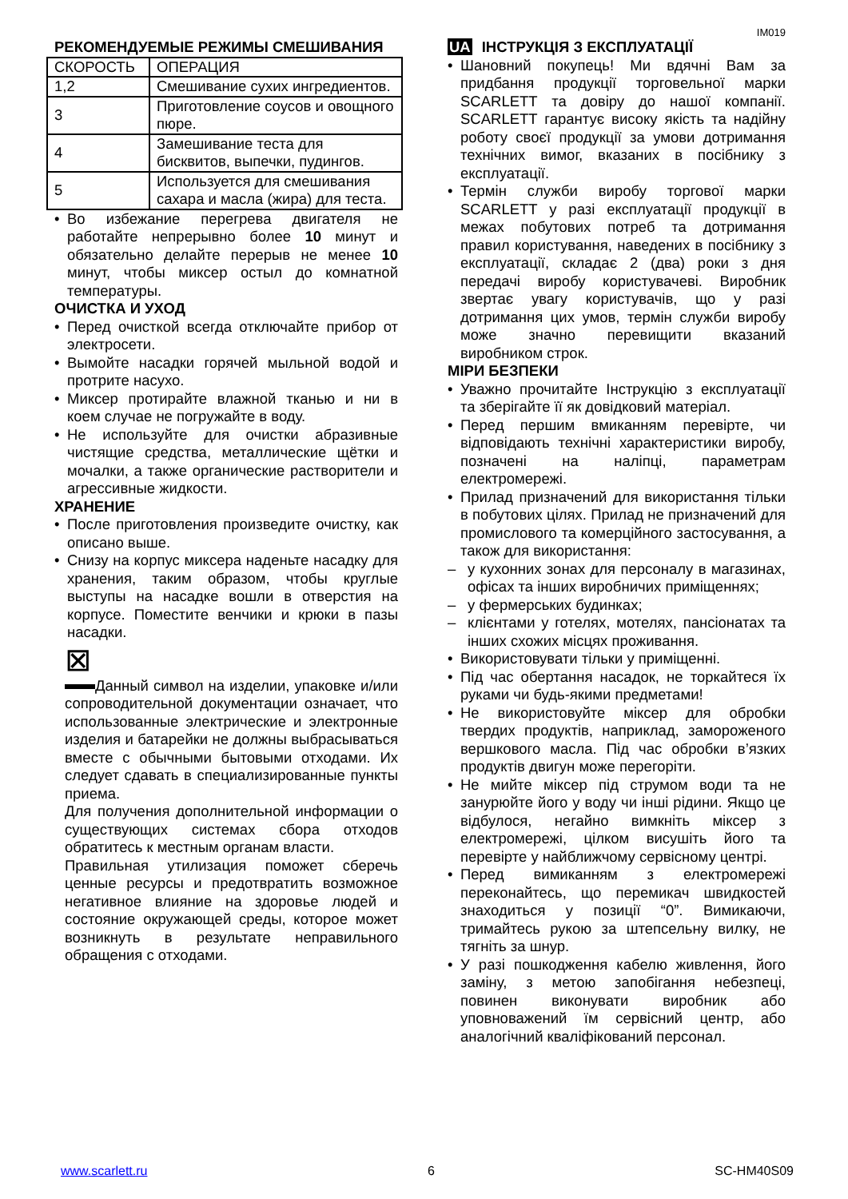IM019
РЕКОМЕНДУЕМЫЕ РЕЖИМЫ СМЕШИВАНИЯ
| СКОРОСТЬ | ОПЕРАЦИЯ |
| 1,2 | Смешивание сухих ингредиентов. |
| 3 | Приготовление соусов и овощного пюре. |
| 4 | Замешивание теста для бисквитов, выпечки, пудингов. |
| 5 | Используется для смешивания сахара и масла (жира) для теста. |
• Во избежание перегрева двигателя не работайте непрерывно более 10 минут и обязательно делайте перерыв не менее 10 минут, чтобы миксер остыл до комнатной температуры.
ОЧИСТКА И УХОД
• Перед очисткой всегда отключайте прибор от электросети.
• Вымойте насадки горячей мыльной водой и протрите насухо.
• Миксер протирайте влажной тканью и ни в коем случае не погружайте в воду.
• Не используйте для очистки абразивные чистящие средства, металлические щётки и мочалки, а также органические растворители и агрессивные жидкости.
ХРАНЕНИЕ
• После приготовления произведите очистку, как описано выше.
• Снизу на корпус миксера наденьте насадку для хранения, таким образом, чтобы круглые выступы на насадке вошли в отверстия на корпусе. Поместите венчики и крюки в пазы насадки.
⊠
Данный символ на изделии, упаковке и/или сопроводительной документации означает, что использованные электрические и электронные изделия и батарейки не должны выбрасываться вместе с обычными бытовыми отходами. Их следует сдавать в специализированные пункты приема.
Для получения дополнительной информации о существующих системах сбора отходов обратитесь к местным органам власти.
Правильная утилизация поможет сберечь ценные ресурсы и предотвратить возможное негативное влияние на здоровье людей и состояние окружающей среды, которое может возникнуть в результате неправильного обращения с отходами.
UA ІНСТРУКЦІЯ З ЕКСПЛУАТАЦІЇ
• Шановний покупець! Ми вдячні Вам за придбання продукції торговельної марки SCARLETT та довіру до нашої компанії. SCARLETT гарантує високу якість та надійну роботу своєї продукції за умови дотримання технічних вимог, вказаних в посібнику з експлуатації.
• Термін служби виробу торгової марки SCARLETT у разі експлуатації продукції в межах побутових потреб та дотримання правил користування, наведених в посібнику з експлуатації, складає 2 (два) роки з дня передачі виробу користувачеві. Виробник звертає увагу користувачів, що у разі дотримання цих умов, термін служби виробу може значно перевищити вказаний виробником строк.
МІРИ БЕЗПЕКИ
• Уважно прочитайте Інструкцію з експлуатації та зберігайте її як довідковий матеріал.
• Перед першим вмиканням перевірте, чи відповідають технічні характеристики виробу, позначені на наліпці, параметрам електромережі.
• Прилад призначений для використання тільки в побутових цілях. Прилад не призначений для промислового та комерційного застосування, а також для використання:
– у кухонних зонах для персоналу в магазинах, офісах та інших виробничих приміщеннях;
– у фермерських будинках;
– клієнтами у готелях, мотелях, пансіонатах та інших схожих місцях проживання.
• Використовувати тільки у приміщенні.
• Під час обертання насадок, не торкайтеся їх руками чи будь-якими предметами!
• Не використовуйте міксер для обробки твердих продуктів, наприклад, замороженого вершкового масла. Під час обробки в’язких продуктів двигун може перегоріти.
• Не мийте міксер під струмом води та не занурюйте його у воду чи інші рідини. Якщо це відбулося, негайно вимкніть міксер з електромережі, цілком висушіть його та перевірте у найближчому сервісному центрі.
• Перед вимиканням з електромережі переконайтесь, що перемикач швидкостей знаходиться у позиції “0”. Вимикаючи, тримайтесь рукою за штепсельну вилку, не тягніть за шнур.
• У разі пошкодження кабелю живлення, його заміну, з метою запобігання небезпеці, повинен виконувати виробник або уповноважений їм сервісний центр, або аналогічний кваліфікований персонал.
www.scarlett.ru 6 SC-HM40S09